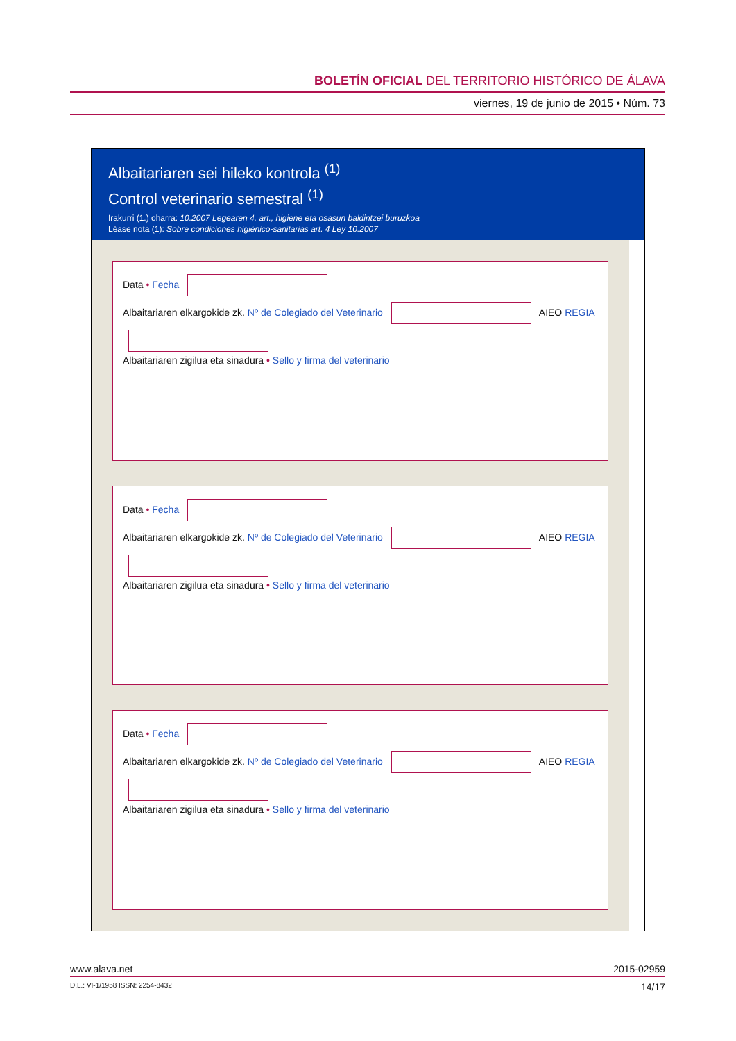BOLETÍN OFICIAL DEL TERRITORIO HISTÓRICO DE ÁLAVA
viernes, 19 de junio de 2015 • Núm. 73
Albaitariaren sei hileko kontrola <sup>(1)</sup>
Control veterinario semestral <sup>(1)</sup>
Irakurri (1.) oharra: 10.2007 Legearen 4. art., higiene eta osasun baldintzei buruzkoa
Léase nota (1): Sobre condiciones higiénico-sanitarias art. 4 Ley 10.2007
Data • Fecha
Albaitariaren elkargokide zk. Nº de Colegiado del Veterinario AIEO REGIA
Albaitariaren zigilua eta sinadura • Sello y firma del veterinario
Data • Fecha
Albaitariaren elkargokide zk. Nº de Colegiado del Veterinario AIEO REGIA
Albaitariaren zigilua eta sinadura • Sello y firma del veterinario
Data • Fecha
Albaitariaren elkargokide zk. Nº de Colegiado del Veterinario AIEO REGIA
Albaitariaren zigilua eta sinadura • Sello y firma del veterinario
www.alava.net 2015-02959
D.L.: VI-1/1958 ISSN: 2254-8432 14/17